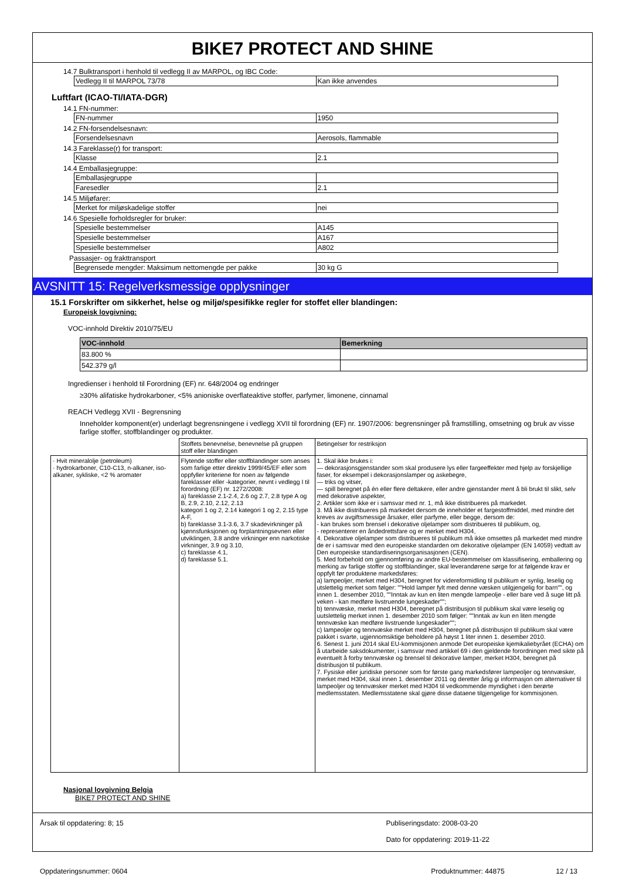BIKE7 PROTECT AND SHINE
14.7 Bulktransport i henhold til vedlegg II av MARPOL, og IBC Code:
| Vedlegg II til MARPOL 73/78 | Kan ikke anvendes |
Luftfart (ICAO-TI/IATA-DGR)
14.1 FN-nummer:
| FN-nummer | 1950 |
14.2 FN-forsendelsesnavn:
| Forsendelsesnavn | Aerosols, flammable |
14.3 Fareklasse(r) for transport:
| Klasse | 2.1 |
14.4 Emballasjegruppe:
| Emballasjegruppe | |
| Faresedler | 2.1 |
14.5 Miljøfarer:
| Merket for miljøskadelige stoffer | nei |
14.6 Spesielle forholdsregler for bruker:
| Spesielle bestemmelser | A145 |
| Spesielle bestemmelser | A167 |
| Spesielle bestemmelser | A802 |
Passasjer- og frakttransport
| Begrensede mengder: Maksimum nettomengde per pakke | 30 kg G |
AVSNITT 15: Regelverksmessige opplysninger
15.1 Forskrifter om sikkerhet, helse og miljø/spesifikke regler for stoffet eller blandingen:
Europeisk lovgivning:
VOC-innhold Direktiv 2010/75/EU
| VOC-innhold | Bemerkning |
| --- | --- |
| 83.800 % | |
| 542.379 g/l | |
Ingredienser i henhold til Forordning (EF) nr. 648/2004 og endringer
≥30% alifatiske hydrokarboner, <5% anioniske overflateaktive stoffer, parfymer, limonene, cinnamal
REACH Vedlegg XVII - Begrensning
Inneholder komponent(er) underlagt begrensningene i vedlegg XVII til forordning (EF) nr. 1907/2006: begrensninger på framstilling, omsetning og bruk av visse farlige stoffer, stoffblandinger og produkter.
| | Stoffets benevnelse, benevnelse på gruppen stoff eller blandingen | Betingelser for restriksjon |
| · Hvit mineralolje (petroleum) · hydrokarboner, C10-C13, n-alkaner, iso-alkaner, sykliske, <2 % aromater | Flytende stoffer eller stoffblandinger som anses som farlige etter direktiv 1999/45/EF eller som oppfyller kriteriene for noen av følgende fareklasser eller -kategorier, nevnt i vedlegg I til forordning (EF) nr. 1272/2008: a) fareklasse 2.1-2.4, 2.6 og 2.7, 2.8 type A og B, 2.9, 2.10, 2.12, 2.13 kategori 1 og 2, 2.14 kategori 1 og 2, 2.15 type A-F, b) fareklasse 3.1-3.6, 3.7 skadevirkninger på kjønnsfunksjonen og forplantningsevnen eller utviklingen, 3.8 andre virkninger enn narkotiske virkninger, 3.9 og 3.10, c) fareklasse 4.1, d) fareklasse 5.1. | 1. Skal ikke brukes i: — dekorasjonsgjenstander som skal produsere lys eller fargeeffekter med hjelp av forskjellige faser, for eksempel i dekorasjonslamper og askebegre, — triks og vitser, — spill beregnet på én eller flere deltakere, eller andre gjenstander ment å bli brukt til slikt, selv med dekorative aspekter, 2. Artikler som ikke er i samsvar med nr. 1, må ikke distribueres på markedet. 3. Må ikke distribueres på markedet dersom de inneholder et fargestoffmiddel, med mindre det kreves av avgiftsmessige årsaker, eller parfyme, eller begge, dersom de: - kan brukes som brensel i dekorative oljelamper som distribueres til publikum, og, - representerer en åndedrettsfare og er merket med H304, 4. Dekorative oljelamper som distribueres til publikum må ikke omsettes på markedet med mindre de er i samsvar med den europeiske standarden om dekorative oljelamper (EN 14059) vedtatt av Den europeiske standardiseringsorganisasjonen (CEN). 5. Med forbehold om gjennomføring av andre EU-bestemmelser om klassifisering, emballering og merking av farlige stoffer og stoffblandinger, skal leverandørene sørge for at følgende krav er oppfylt før produktene markedsføres: a) lampeoljer, merket med H304, beregnet for videreformidling til publikum er synlig, leselig og utslettelig merket som følger: ""Hold lamper fylt med denne væsken utilgjengelig for barn"", og innen 1. desember 2010, ""Inntak av kun en liten mengde lampeolje - eller bare ved å suge litt på veken - kan medføre livstruende lungeskader""; b) tennvæske, merket med H304, beregnet på distribusjon til publikum skal være leselig og uutslettelig merket innen 1. desember 2010 som følger: ""Inntak av kun en liten mengde tennvæske kan medføre livstruende lungeskader""; c) lampeoljer og tennvæske merket med H304, beregnet på distribusjon til publikum skal være pakket i svarte, ugjennomsiktige beholdere på høyst 1 liter innen 1. desember 2010. 6. Senest 1. juni 2014 skal EU-kommisjonen anmode Det europeiske kjemikaliebyrået (ECHA) om å utarbeide saksdokumenter, i samsvar med artikkel 69 i den gjeldende forordningen med sikte på eventuelt å forby tennvæske og brensel til dekorative lamper, merket H304, beregnet på distribusjon til publikum. 7. Fysiske eller juridiske personer som for første gang markedsfører lampeoljer og tennvæsker, merket med H304, skal innen 1. desember 2011 og deretter årlig gi informasjon om alternativer til lampeoljer og tennvæsker merket med H304 til vedkommende myndighet i den berørte medlemsstaten. Medlemsstatene skal gjøre disse dataene tilgjengelige for kommisjonen. |
Nasjonal lovgivning Belgia
BIKE7 PROTECT AND SHINE
Årsak til oppdatering: 8; 15 Publiseringsdato: 2008-03-20
Dato for oppdatering: 2019-11-22
Oppdateringsnummer: 0604 Produktnummer: 44875 12 / 13